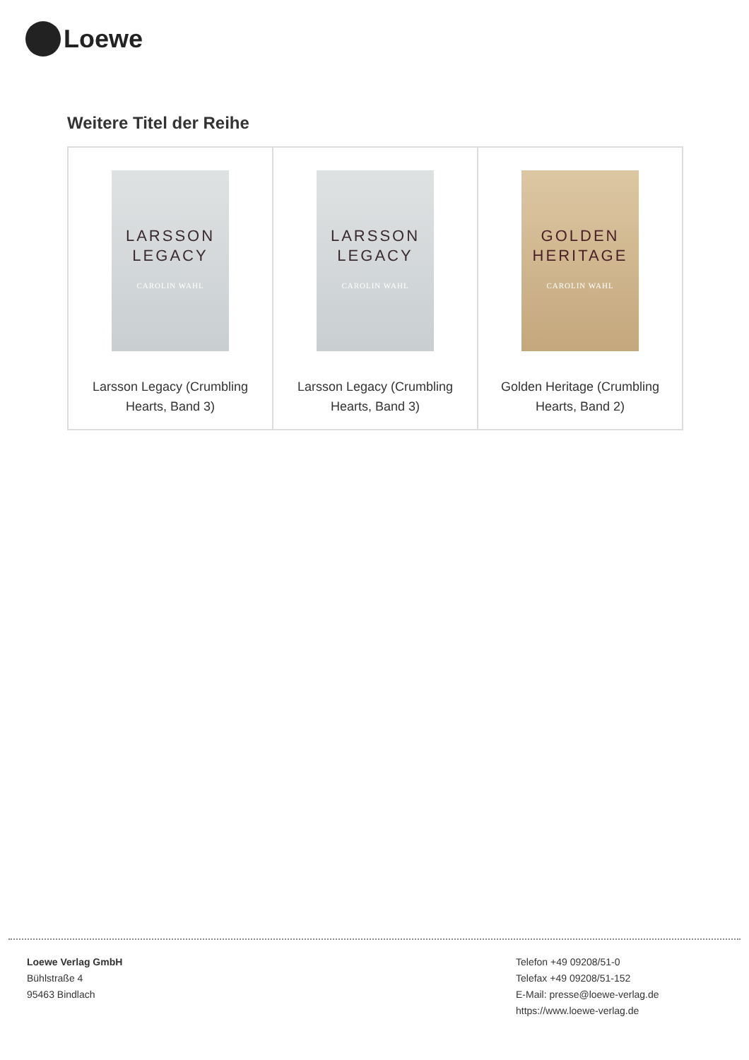Loewe
Weitere Titel der Reihe
| LARSSON LEGACY CAROLIN WAHL Larsson Legacy (Crumbling Hearts, Band 3) | LARSSON LEGACY CAROLIN WAHL Larsson Legacy (Crumbling Hearts, Band 3) | GOLDEN HERITAGE CAROLIN WAHL Golden Heritage (Crumbling Hearts, Band 2) |
Loewe Verlag GmbH
Bühlstraße 4
95463 Bindlach
Telefon +49 09208/51-0
Telefax +49 09208/51-152
E-Mail: presse@loewe-verlag.de
https://www.loewe-verlag.de